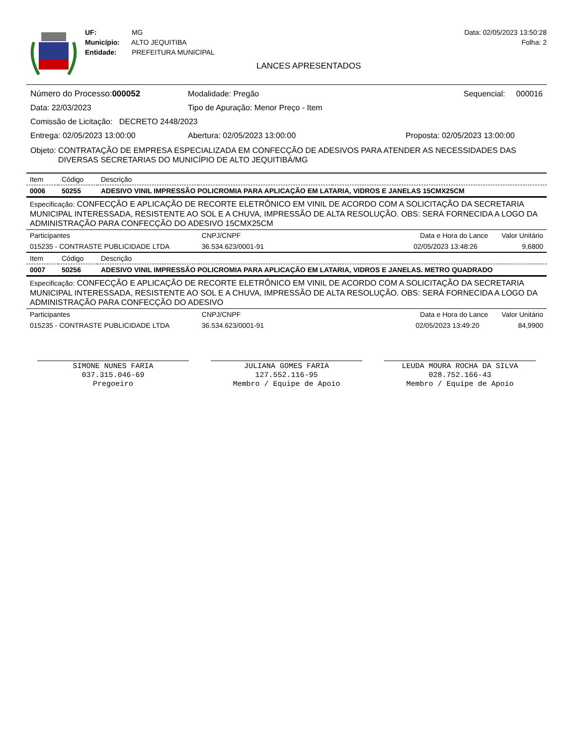UF: MG
Município: ALTO JEQUITIBA
Entidade: PREFEITURA MUNICIPAL
Data: 02/05/2023 13:50:28
Folha: 2
LANCES APRESENTADOS
Número do Processo:000052 Modalidade: Pregão Sequencial: 000016
Data: 22/03/2023 Tipo de Apuração: Menor Preço - Item
Comissão de Licitação: DECRETO 2448/2023
Entrega: 02/05/2023 13:00:00 Abertura: 02/05/2023 13:00:00 Proposta: 02/05/2023 13:00:00
Objeto: CONTRATAÇÃO DE EMPRESA ESPECIALIZADA EM CONFECÇÃO DE ADESIVOS PARA ATENDER AS NECESSIDADES DAS DIVERSAS SECRETARIAS DO MUNICÍPIO DE ALTO JEQUITIBÁ/MG
| Item | Código | Descrição | | |
| 0006 | 50255 | ADESIVO VINIL IMPRESSÃO POLICROMIA PARA APLICAÇÃO EM LATARIA, VIDROS E JANELAS 15CMX25CM | | |
| Especificação: CONFECÇÃO E APLICAÇÃO DE RECORTE ELETRÔNICO EM VINIL DE ACORDO COM A SOLICITAÇÃO DA SECRETARIA MUNICIPAL INTERESSADA, RESISTENTE AO SOL E A CHUVA, IMPRESSÃO DE ALTA RESOLUÇÃO. OBS: SERÁ FORNECIDA A LOGO DA ADMINISTRAÇÃO PARA CONFECÇÃO DO ADESIVO 15CMX25CM | | | | |
| Participantes | | | CNPJ/CNPF | Data e Hora do Lance Valor Unitário |
| 015235 - CONTRASTE PUBLICIDADE LTDA | | | 36.534.623/0001-91 | 02/05/2023 13:48:26 9,6800 |
| Item | Código | Descrição | | |
| 0007 | 50256 | ADESIVO VINIL IMPRESSÃO POLICROMIA PARA APLICAÇÃO EM LATARIA, VIDROS E JANELAS. METRO QUADRADO | | |
| Especificação: CONFECÇÃO E APLICAÇÃO DE RECORTE ELETRÔNICO EM VINIL DE ACORDO COM A SOLICITAÇÃO DA SECRETARIA MUNICIPAL INTERESSADA, RESISTENTE AO SOL E A CHUVA, IMPRESSÃO DE ALTA RESOLUÇÃO. OBS: SERÁ FORNECIDA A LOGO DA ADMINISTRAÇÃO PARA CONFECÇÃO DO ADESIVO | | | | |
| Participantes | | | CNPJ/CNPF | Data e Hora do Lance Valor Unitário |
| 015235 - CONTRASTE PUBLICIDADE LTDA | | | 36.534.623/0001-91 | 02/05/2023 13:49:20 84,9900 |
SIMONE NUNES FARIA
037.315.046-69
Pregoeiro
JULIANA GOMES FARIA
127.552.116-95
Membro / Equipe de Apoio
LEUDA MOURA ROCHA DA SILVA
028.752.166-43
Membro / Equipe de Apoio